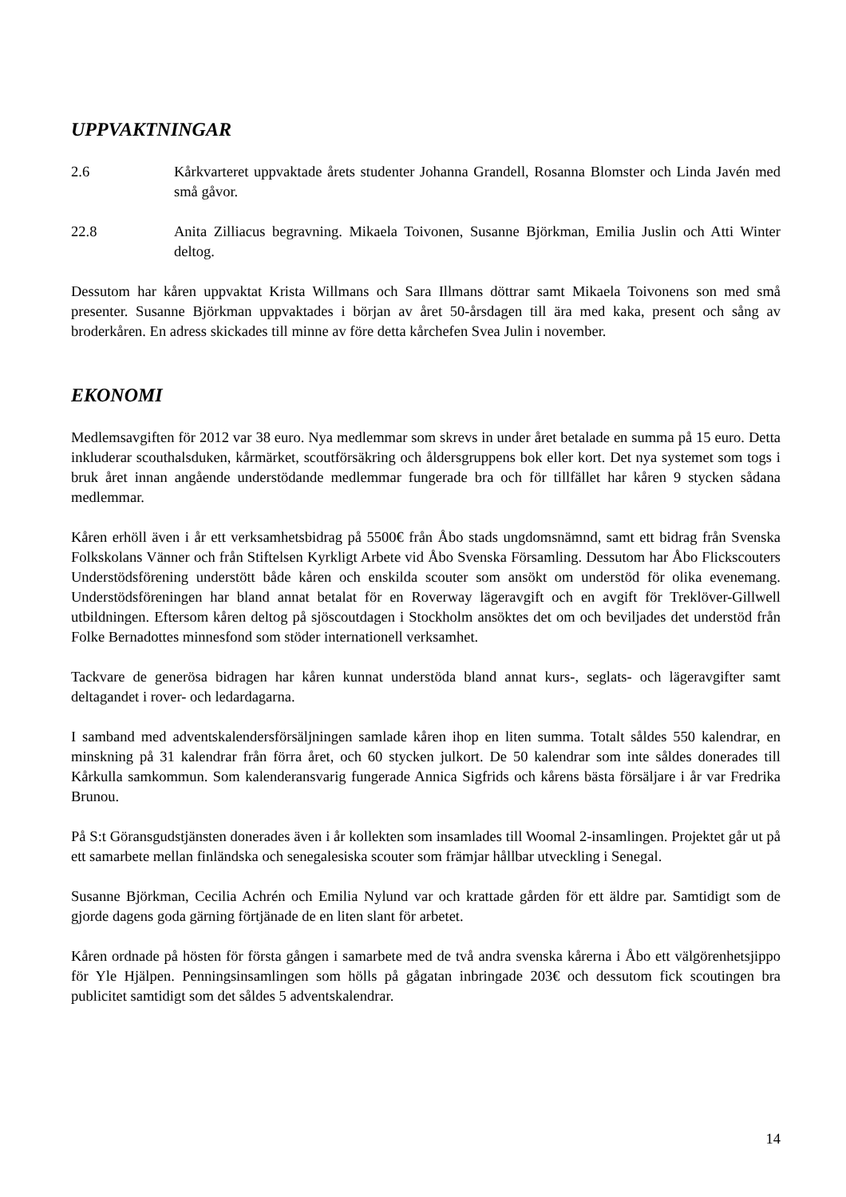UPPVAKTNINGAR
2.6 Kårkvarteret uppvaktade årets studenter Johanna Grandell, Rosanna Blomster och Linda Javén med små gåvor.
22.8 Anita Zilliacus begravning. Mikaela Toivonen, Susanne Björkman, Emilia Juslin och Atti Winter deltog.
Dessutom har kåren uppvaktat Krista Willmans och Sara Illmans döttrar samt Mikaela Toivonens son med små presenter. Susanne Björkman uppvaktades i början av året 50-årsdagen till ära med kaka, present och sång av broderkåren. En adress skickades till minne av före detta kårchefen Svea Julin i november.
EKONOMI
Medlemsavgiften för 2012 var 38 euro. Nya medlemmar som skrevs in under året betalade en summa på 15 euro. Detta inkluderar scouthalsduken, kårmärket, scoutförsäkring och åldersgruppens bok eller kort. Det nya systemet som togs i bruk året innan angående understödande medlemmar fungerade bra och för tillfället har kåren 9 stycken sådana medlemmar.
Kåren erhöll även i år ett verksamhetsbidrag på 5500€ från Åbo stads ungdomsnämnd, samt ett bidrag från Svenska Folkskolans Vänner och från Stiftelsen Kyrkligt Arbete vid Åbo Svenska Församling. Dessutom har Åbo Flickscouters Understödsförening understött både kåren och enskilda scouter som ansökt om understöd för olika evenemang. Understödsföreningen har bland annat betalat för en Roverway lägeravgift och en avgift för Treklöver-Gillwell utbildningen. Eftersom kåren deltog på sjöscoutdagen i Stockholm ansöktes det om och beviljades det understöd från Folke Bernadottes minnesfond som stöder internationell verksamhet.
Tackvare de generösa bidragen har kåren kunnat understöda bland annat kurs-, seglats- och lägeravgifter samt deltagandet i rover- och ledardagarna.
I samband med adventskalendersförsäljningen samlade kåren ihop en liten summa. Totalt såldes 550 kalendrar, en minskning på 31 kalendrar från förra året, och 60 stycken julkort. De 50 kalendrar som inte såldes donerades till Kårkulla samkommun. Som kalenderansvarig fungerade Annica Sigfrids och kårens bästa försäljare i år var Fredrika Brunou.
På S:t Göransgudstjänsten donerades även i år kollekten som insamlades till Woomal 2-insamlingen. Projektet går ut på ett samarbete mellan finländska och senegalesiska scouter som främjar hållbar utveckling i Senegal.
Susanne Björkman, Cecilia Achrén och Emilia Nylund var och krattade gården för ett äldre par. Samtidigt som de gjorde dagens goda gärning förtjänade de en liten slant för arbetet.
Kåren ordnade på hösten för första gången i samarbete med de två andra svenska kårerna i Åbo ett välgörenhetsjippo för Yle Hjälpen. Penningsinsamlingen som hölls på gågatan inbringade 203€ och dessutom fick scoutingen bra publicitet samtidigt som det såldes 5 adventskalendrar.
14